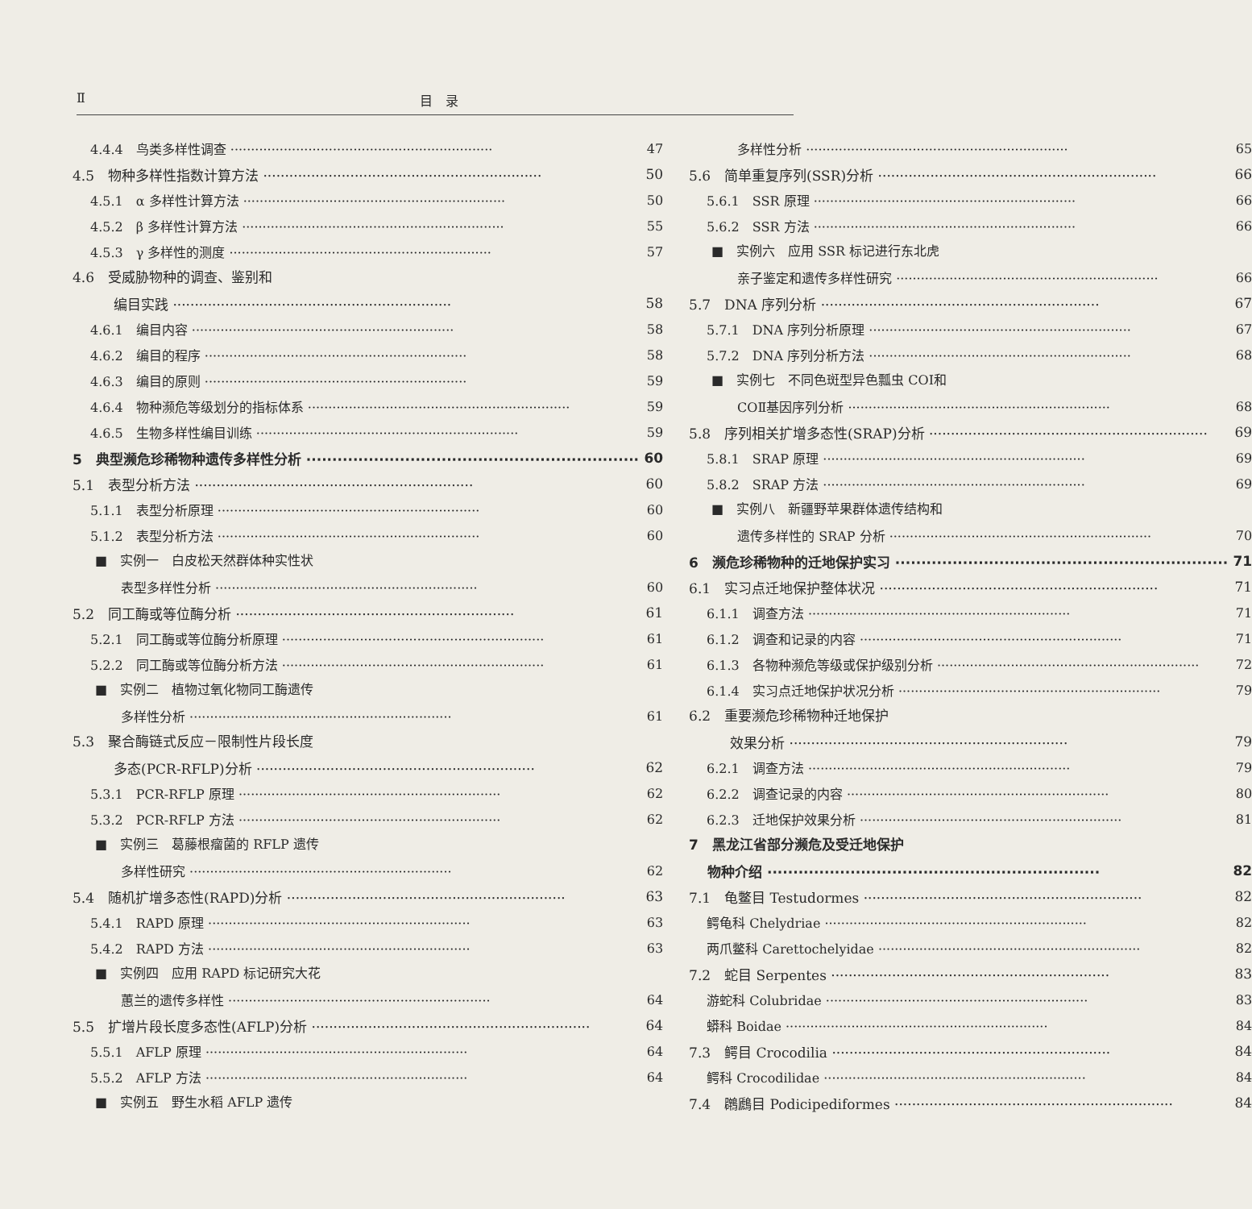Ⅱ 目　录
4.4.4　鸟类多样性调查 47
4.5　物种多样性指数计算方法 50
4.5.1　α 多样性计算方法 50
4.5.2　β 多样性计算方法 55
4.5.3　γ 多样性的测度 57
4.6　受威胁物种的调查、鉴别和
　　　编目实践 58
4.6.1　编目内容 58
4.6.2　编目的程序 58
4.6.3　编目的原则 59
4.6.4　物种濒危等级划分的指标体系 59
4.6.5　生物多样性编目训练 59
5　典型濒危珍稀物种遗传多样性分析 60
5.1　表型分析方法 60
5.1.1　表型分析原理 60
5.1.2　表型分析方法 60
■　实例一　白皮松天然群体种实性状
　　表型多样性分析 60
5.2　同工酶或等位酶分析 61
5.2.1　同工酶或等位酶分析原理 61
5.2.2　同工酶或等位酶分析方法 61
■　实例二　植物过氧化物同工酶遗传
　　多样性分析 61
5.3　聚合酶链式反应－限制性片段长度
　　　多态(PCR-RFLP)分析 62
5.3.1　PCR-RFLP 原理 62
5.3.2　PCR-RFLP 方法 62
■　实例三　葛藤根瘤菌的 RFLP 遗传
　　多样性研究 62
5.4　随机扩增多态性(RAPD)分析 63
5.4.1　RAPD 原理 63
5.4.2　RAPD 方法 63
■　实例四　应用 RAPD 标记研究大花
　　蕙兰的遗传多样性 64
5.5　扩增片段长度多态性(AFLP)分析 64
5.5.1　AFLP 原理 64
5.5.2　AFLP 方法 64
■　实例五　野生水稻 AFLP 遗传
　　多样性分析 65
5.6　简单重复序列(SSR)分析 66
5.6.1　SSR 原理 66
5.6.2　SSR 方法 66
■　实例六　应用 SSR 标记进行东北虎
　　亲子鉴定和遗传多样性研究 66
5.7　DNA 序列分析 67
5.7.1　DNA 序列分析原理 67
5.7.2　DNA 序列分析方法 68
■　实例七　不同色斑型异色瓢虫 COⅠ和
　　COⅡ基因序列分析 68
5.8　序列相关扩增多态性(SRAP)分析 69
5.8.1　SRAP 原理 69
5.8.2　SRAP 方法 69
■　实例八　新疆野苹果群体遗传结构和
　　遗传多样性的 SRAP 分析 70
6　濒危珍稀物种的迁地保护实习 71
6.1　实习点迁地保护整体状况 71
6.1.1　调查方法 71
6.1.2　调查和记录的内容 71
6.1.3　各物种濒危等级或保护级别分析 72
6.1.4　实习点迁地保护状况分析 79
6.2　重要濒危珍稀物种迁地保护
　　　效果分析 79
6.2.1　调查方法 79
6.2.2　调查记录的内容 80
6.2.3　迁地保护效果分析 81
7　黑龙江省部分濒危及受迁地保护
　 物种介绍 82
7.1　龟鳖目 Testudormes 82
鳄龟科 Chelydriae 82
两爪鳖科 Carettochelyidae 82
7.2　蛇目 Serpentes 83
游蛇科 Colubridae 83
蟒科 Boidae 84
7.3　鳄目 Crocodilia 84
鳄科 Crocodilidae 84
7.4　鸊鷉目 Podicipediformes 84